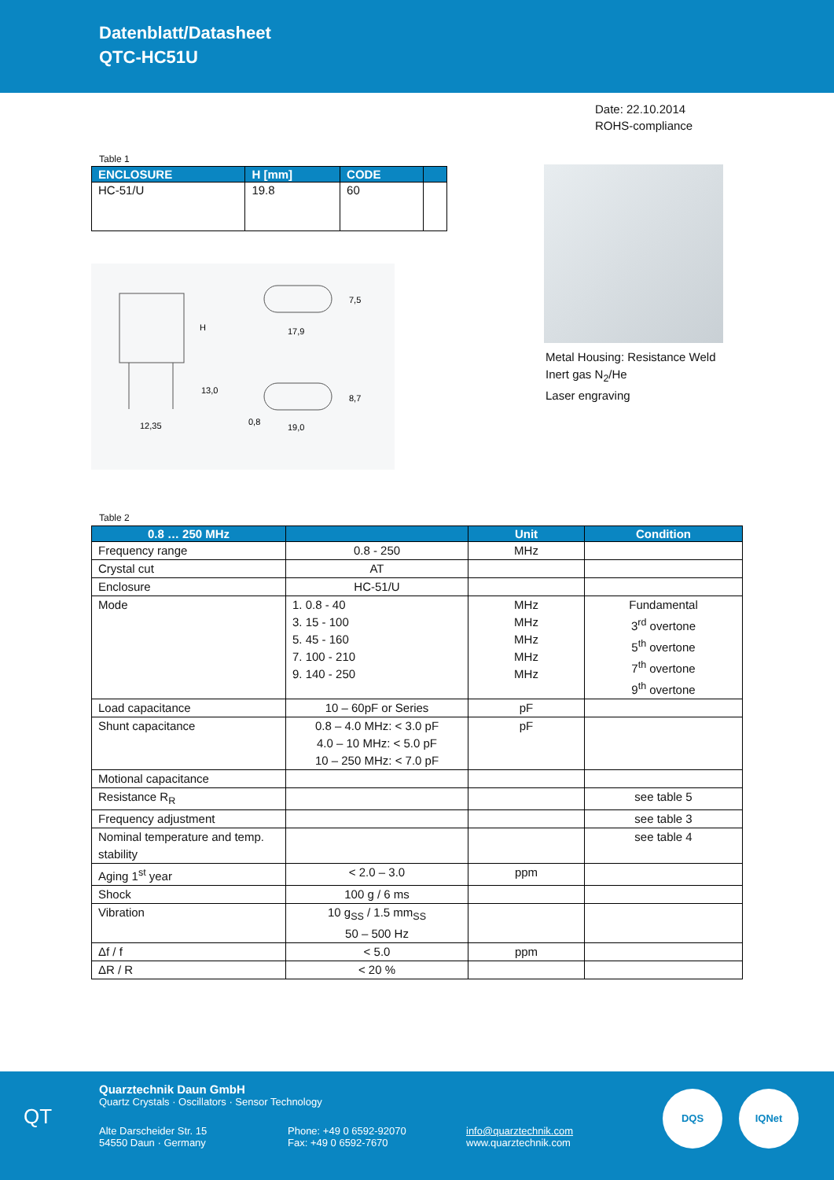Datenblatt/Datasheet
QTC-HC51U
Date: 22.10.2014
ROHS-compliance
Table 1
| ENCLOSURE | H [mm] | CODE | |
| --- | --- | --- | --- |
| HC-51/U | 19.8 | 60 | |
H
13,0
12,35
17,9
7,5
19,0
8,7
0,8
Metal Housing: Resistance Weld
Inert gas N<sub>2</sub>/He
Laser engraving
Table 2
| 0.8 … 250 MHz | | Unit | Condition |
| --- | --- | --- | --- |
| Frequency range | 0.8 - 250 | MHz | |
| Crystal cut | AT | | |
| Enclosure | HC-51/U | | |
| Mode | 1. 0.8 - 40 3. 15 - 100 5. 45 - 160 7. 100 - 210 9. 140 - 250 | MHz MHz MHz MHz MHz | Fundamental 3<sup>rd</sup> overtone 5<sup>th</sup> overtone 7<sup>th</sup> overtone 9<sup>th</sup> overtone |
| Load capacitance | 10 – 60pF or Series | pF | |
| Shunt capacitance | 0.8 – 4.0 MHz: < 3.0 pF 4.0 – 10 MHz: < 5.0 pF 10 – 250 MHz: < 7.0 pF | pF | |
| Motional capacitance | | | |
| Resistance R<sub>R</sub> | | | see table 5 |
| Frequency adjustment | | | see table 3 |
| Nominal temperature and temp. stability | | | see table 4 |
| Aging 1<sup>st</sup> year | < 2.0 – 3.0 | ppm | |
| Shock | 100 g / 6 ms | | |
| Vibration | 10 g<sub>SS</sub> / 1.5 mm<sub>SS</sub> 50 – 500 Hz | | |
| Δf / f | < 5.0 | ppm | |
| ΔR / R | < 20 % | | |
QT
Quarztechnik Daun GmbH
Quartz Crystals · Oscillators · Sensor Technology
Alte Darscheider Str. 15
54550 Daun · Germany
Phone: +49 0 6592-92070
Fax: +49 0 6592-7670
info@quarztechnik.com
www.quarztechnik.com
DQS IQNet